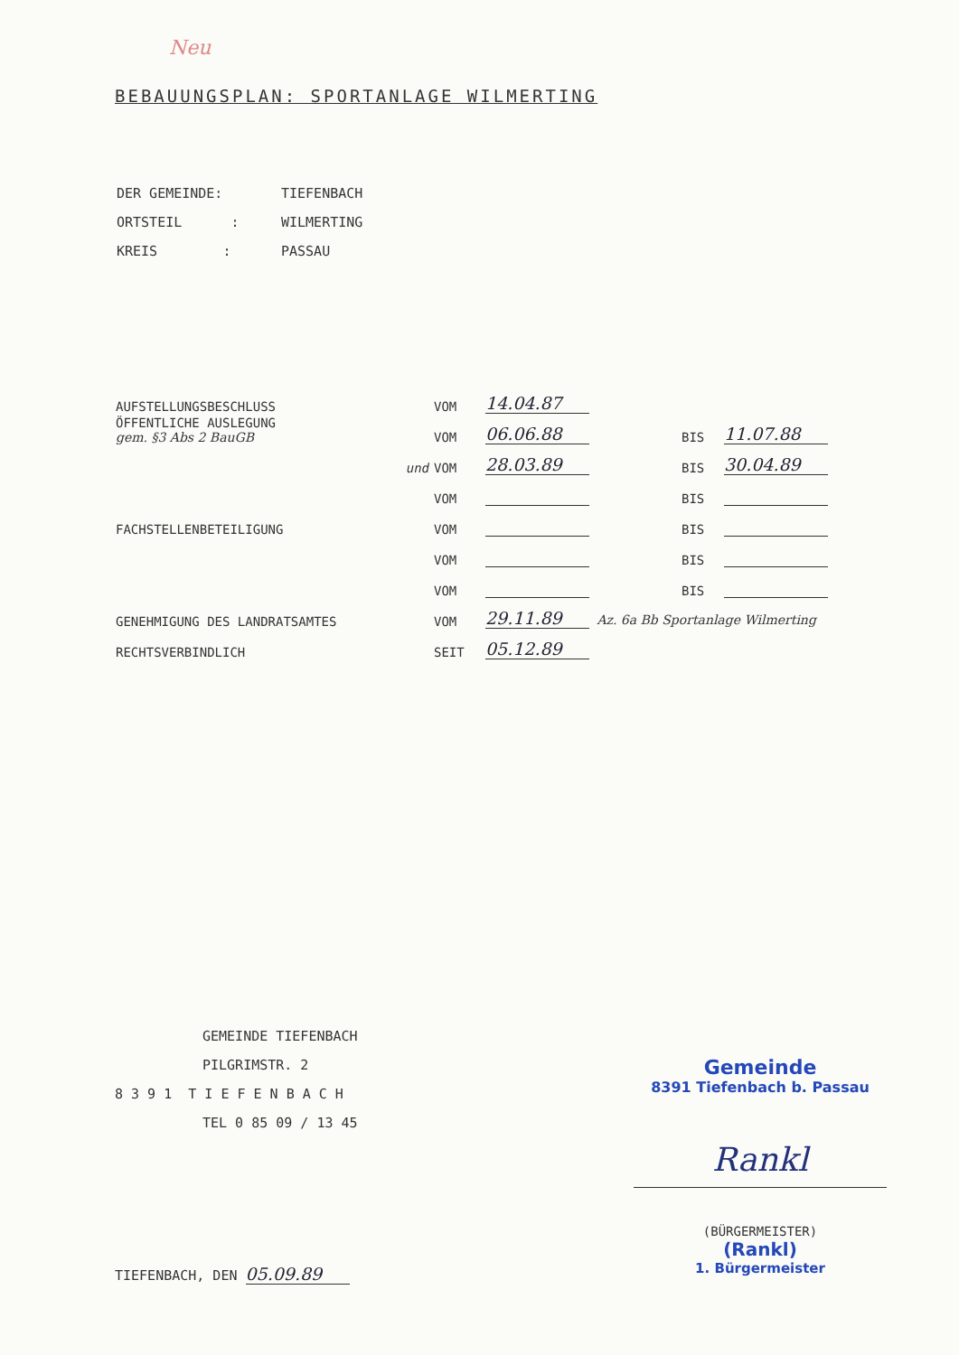Neu
BEBAUUNGSPLAN: SPORTANLAGE WILMERTING
| DER GEMEINDE: | TIEFENBACH |
| ORTSTEIL : | WILMERTING |
| KREIS : | PASSAU |
| AUFSTELLUNGSBESCHLUSS | VOM | 14.04.87 | | |
| ÖFFENTLICHE AUSLEGUNG gem. §3 Abs 2 BauGB | VOM | 06.06.88 | BIS | 11.07.88 |
| und | VOM | 28.03.89 | BIS | 30.04.89 |
| | VOM | | BIS | |
| FACHSTELLENBETEILIGUNG | VOM | | BIS | |
| | VOM | | BIS | |
| | VOM | | BIS | |
| GENEHMIGUNG DES LANDRATSAMTES | VOM | 29.11.89 Az. 6a Bb Sportanlage Wilmerting | | |
| RECHTSVERBINDLICH | SEIT | 05.12.89 | | |
GEMEINDE TIEFENBACH
PILGRIMSTR. 2
8 3 9 1 T I E F E N B A C H
TEL 0 85 09 / 13 45
TIEFENBACH, DEN 05.09.89
Gemeinde
8391 Tiefenbach b. Passau
Rankl
(BÜRGERMEISTER)
(Rankl)
1. Bürgermeister